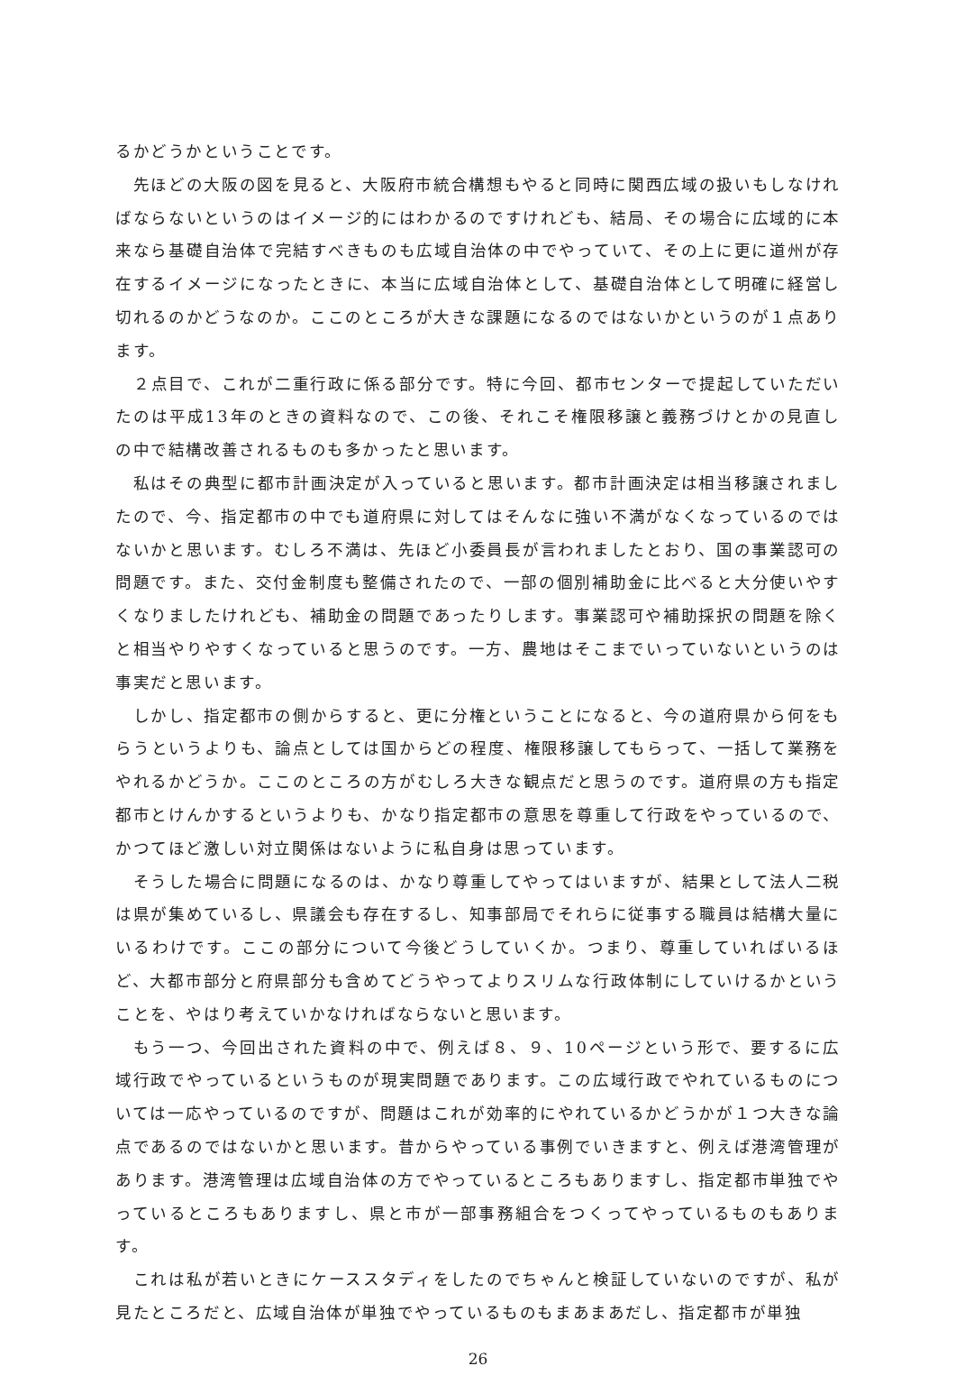るかどうかということです。
　先ほどの大阪の図を見ると、大阪府市統合構想もやると同時に関西広域の扱いもしなければならないというのはイメージ的にはわかるのですけれども、結局、その場合に広域的に本来なら基礎自治体で完結すべきものも広域自治体の中でやっていて、その上に更に道州が存在するイメージになったときに、本当に広域自治体として、基礎自治体として明確に経営し切れるのかどうなのか。ここのところが大きな課題になるのではないかというのが１点あります。
　２点目で、これが二重行政に係る部分です。特に今回、都市センターで提起していただいたのは平成13年のときの資料なので、この後、それこそ権限移譲と義務づけとかの見直しの中で結構改善されるものも多かったと思います。
　私はその典型に都市計画決定が入っていると思います。都市計画決定は相当移譲されましたので、今、指定都市の中でも道府県に対してはそんなに強い不満がなくなっているのではないかと思います。むしろ不満は、先ほど小委員長が言われましたとおり、国の事業認可の問題です。また、交付金制度も整備されたので、一部の個別補助金に比べると大分使いやすくなりましたけれども、補助金の問題であったりします。事業認可や補助採択の問題を除くと相当やりやすくなっていると思うのです。一方、農地はそこまでいっていないというのは事実だと思います。
　しかし、指定都市の側からすると、更に分権ということになると、今の道府県から何をもらうというよりも、論点としては国からどの程度、権限移譲してもらって、一括して業務をやれるかどうか。ここのところの方がむしろ大きな観点だと思うのです。道府県の方も指定都市とけんかするというよりも、かなり指定都市の意思を尊重して行政をやっているので、かつてほど激しい対立関係はないように私自身は思っています。
　そうした場合に問題になるのは、かなり尊重してやってはいますが、結果として法人二税は県が集めているし、県議会も存在するし、知事部局でそれらに従事する職員は結構大量にいるわけです。ここの部分について今後どうしていくか。つまり、尊重していればいるほど、大都市部分と府県部分も含めてどうやってよりスリムな行政体制にしていけるかということを、やはり考えていかなければならないと思います。
　もう一つ、今回出された資料の中で、例えば８、９、10ページという形で、要するに広域行政でやっているというものが現実問題であります。この広域行政でやれているものについては一応やっているのですが、問題はこれが効率的にやれているかどうかが１つ大きな論点であるのではないかと思います。昔からやっている事例でいきますと、例えば港湾管理があります。港湾管理は広域自治体の方でやっているところもありますし、指定都市単独でやっているところもありますし、県と市が一部事務組合をつくってやっているものもあります。
　これは私が若いときにケーススタディをしたのでちゃんと検証していないのですが、私が見たところだと、広域自治体が単独でやっているものもまあまあだし、指定都市が単独
26